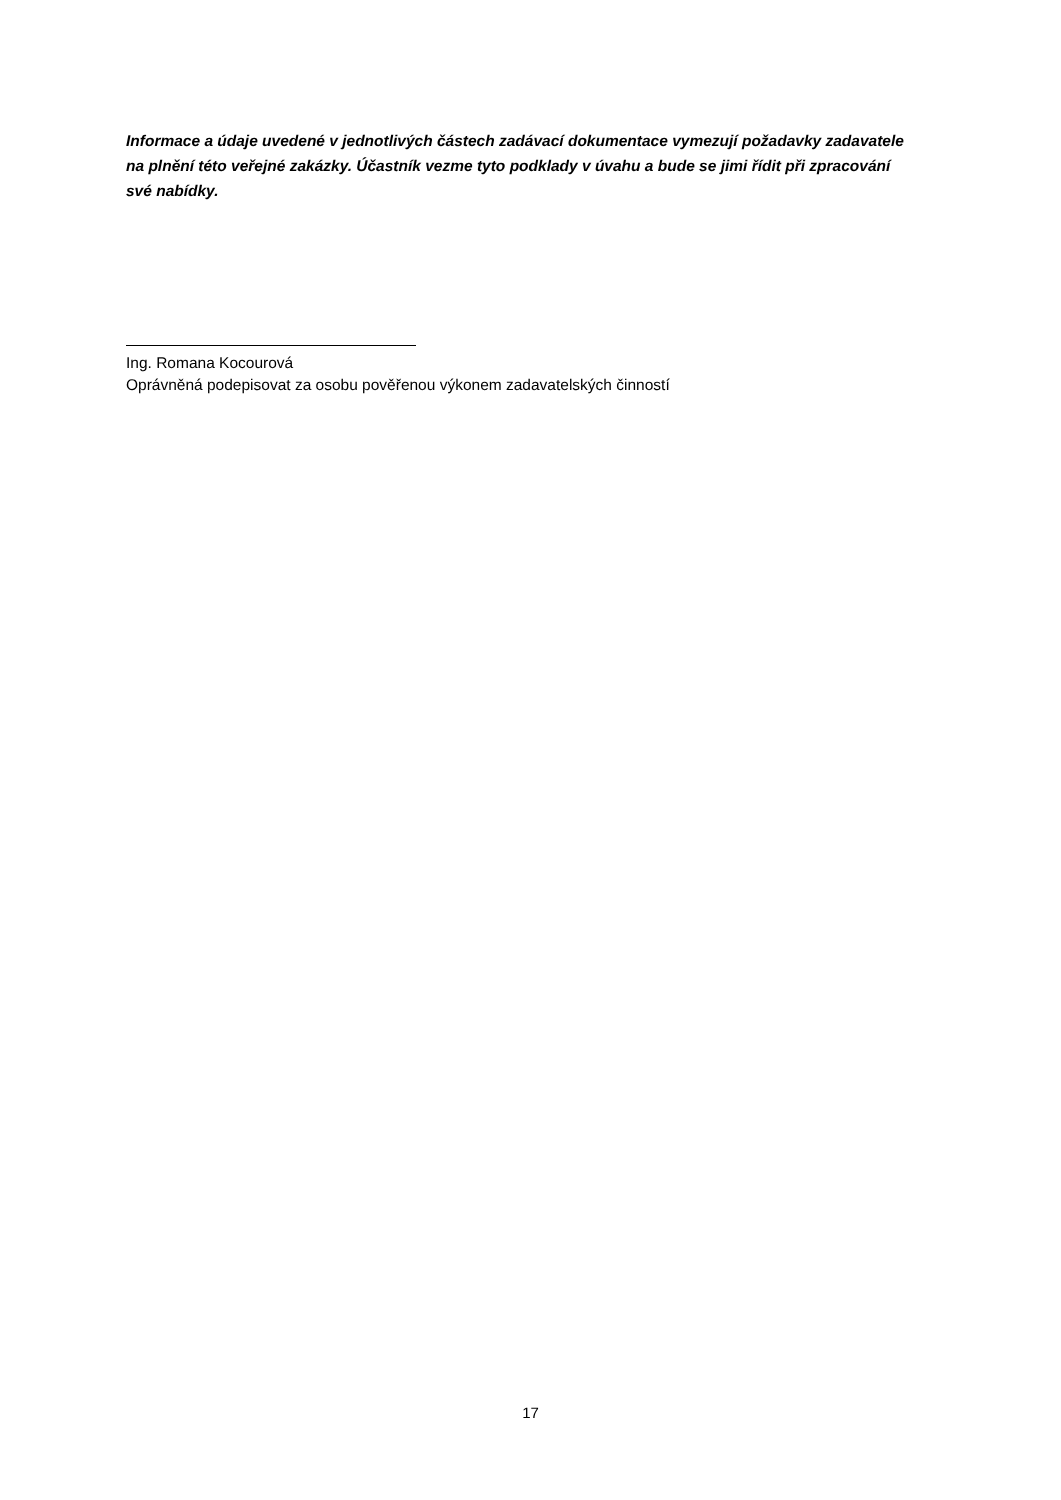Informace a údaje uvedené v jednotlivých částech zadávací dokumentace vymezují požadavky zadavatele na plnění této veřejné zakázky. Účastník vezme tyto podklady v úvahu a bude se jimi řídit při zpracování své nabídky.
Ing. Romana Kocourová
Oprávněná podepisovat za osobu pověřenou výkonem zadavatelských činností
17